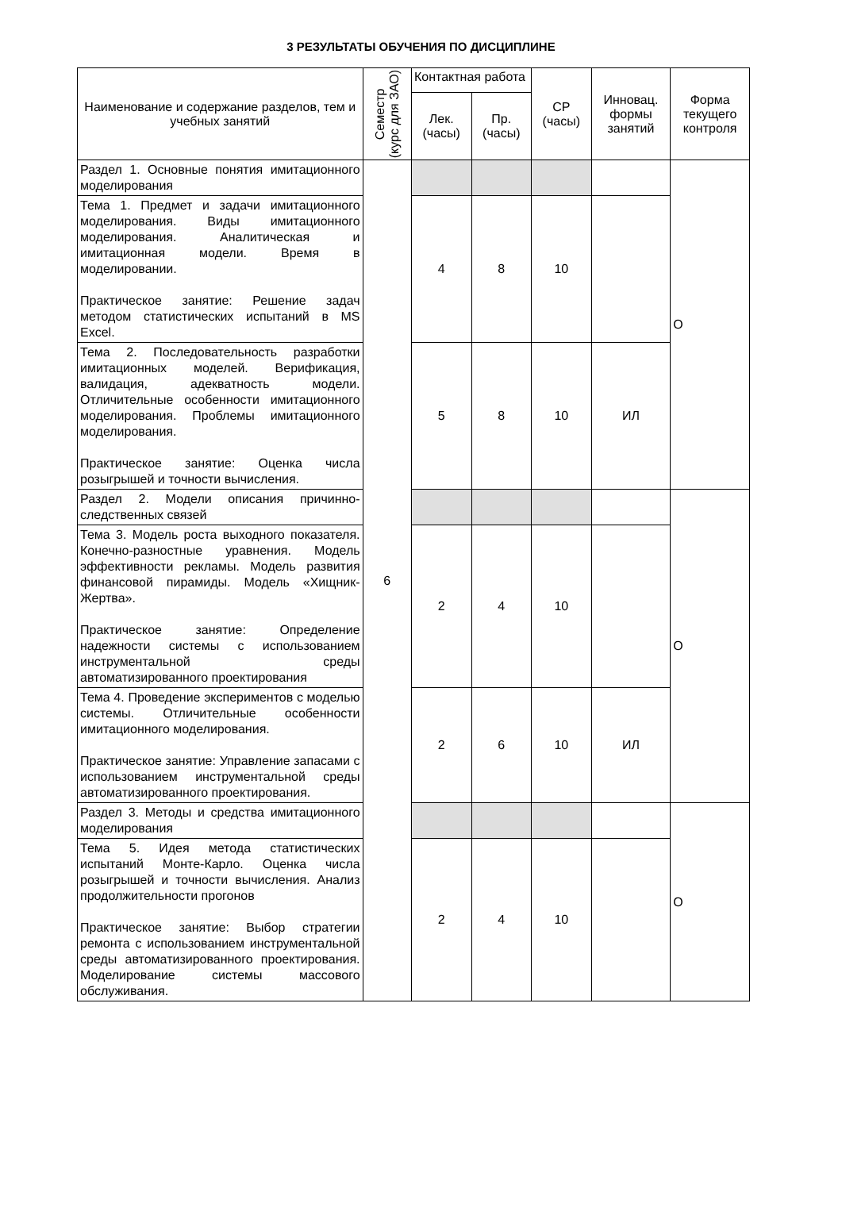3 РЕЗУЛЬТАТЫ ОБУЧЕНИЯ ПО ДИСЦИПЛИНЕ
| Наименование и содержание разделов, тем и учебных занятий | Семестр (курс для ЗАО) | Контактная работа | | СР (часы) | Инновац. формы занятий | Форма текущего контроля |
| --- | --- | --- | --- | --- | --- | --- |
| | | Лек. (часы) | Пр. (часы) | | | |
| Раздел 1. Основные понятия имитационного моделирования | 6 | | | | | О |
| Тема 1. Предмет и задачи имитационного моделирования. Виды имитационного моделирования. Аналитическая и имитационная модели. Время в моделировании. Практическое занятие: Решение задач методом статистических испытаний в MS Excel. | | 4 | 8 | 10 | | |
| Тема 2. Последовательность разработки имитационных моделей. Верификация, валидация, адекватность модели. Отличительные особенности имитационного моделирования. Проблемы имитационного моделирования. Практическое занятие: Оценка числа розыгрышей и точности вычисления. | | 5 | 8 | 10 | ИЛ | |
| Раздел 2. Модели описания причинно-следственных связей | | | | | | О |
| Тема 3. Модель роста выходного показателя. Конечно-разностные уравнения. Модель эффективности рекламы. Модель развития финансовой пирамиды. Модель «Хищник-Жертва». Практическое занятие: Определение надежности системы с использованием инструментальной среды автоматизированного проектирования | | 2 | 4 | 10 | | |
| Тема 4. Проведение экспериментов с моделью системы. Отличительные особенности имитационного моделирования. Практическое занятие: Управление запасами с использованием инструментальной среды автоматизированного проектирования. | | 2 | 6 | 10 | ИЛ | |
| Раздел 3. Методы и средства имитационного моделирования | | | | | | О |
| Тема 5. Идея метода статистических испытаний Монте-Карло. Оценка числа розыгрышей и точности вычисления. Анализ продолжительности прогонов Практическое занятие: Выбор стратегии ремонта с использованием инструментальной среды автоматизированного проектирования. Моделирование системы массового обслуживания. | | 2 | 4 | 10 | | |